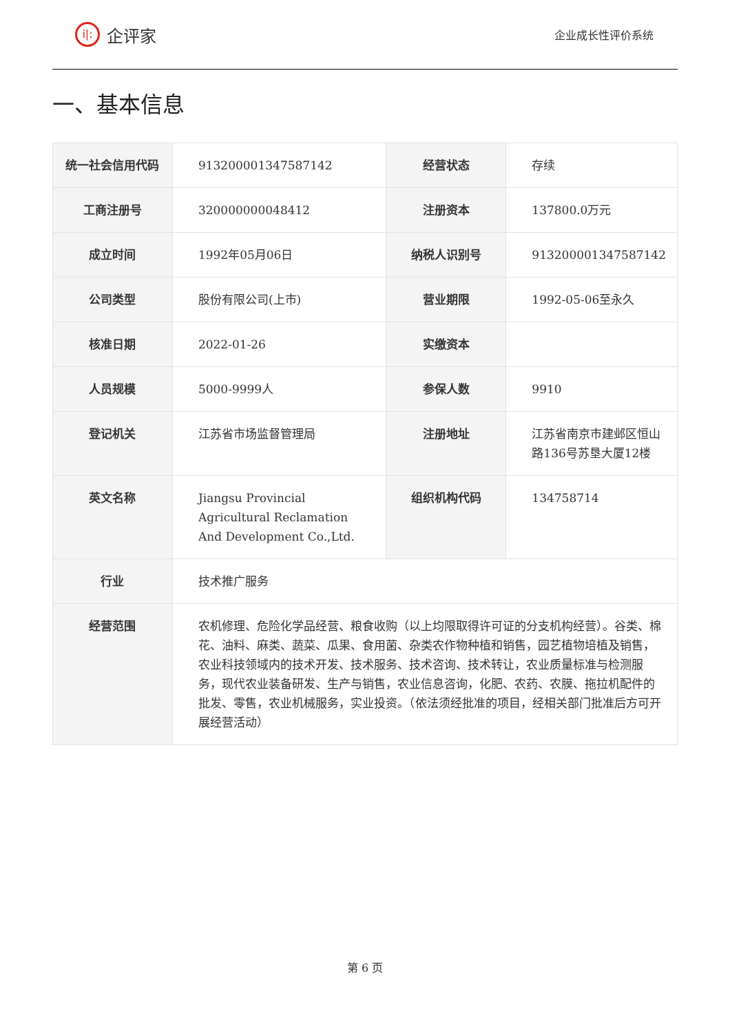i|:
企评家
企业成长性评价系统
一、基本信息
| 统一社会信用代码 | 913200001347587142 | 经营状态 | 存续 |
| 工商注册号 | 320000000048412 | 注册资本 | 137800.0万元 |
| 成立时间 | 1992年05月06日 | 纳税人识别号 | 913200001347587142 |
| 公司类型 | 股份有限公司(上市) | 营业期限 | 1992-05-06至永久 |
| 核准日期 | 2022-01-26 | 实缴资本 | |
| 人员规模 | 5000-9999人 | 参保人数 | 9910 |
| 登记机关 | 江苏省市场监督管理局 | 注册地址 | 江苏省南京市建邺区恒山路136号苏垦大厦12楼 |
| 英文名称 | Jiangsu Provincial Agricultural Reclamation And Development Co.,Ltd. | 组织机构代码 | 134758714 |
| 行业 | 技术推广服务 | | |
| 经营范围 | 农机修理、危险化学品经营、粮食收购（以上均限取得许可证的分支机构经营）。谷类、棉花、油料、麻类、蔬菜、瓜果、食用菌、杂类农作物种植和销售，园艺植物培植及销售，农业科技领域内的技术开发、技术服务、技术咨询、技术转让，农业质量标准与检测服务，现代农业装备研发、生产与销售，农业信息咨询，化肥、农药、农膜、拖拉机配件的批发、零售，农业机械服务，实业投资。（依法须经批准的项目，经相关部门批准后方可开展经营活动） | | |
第 6 页